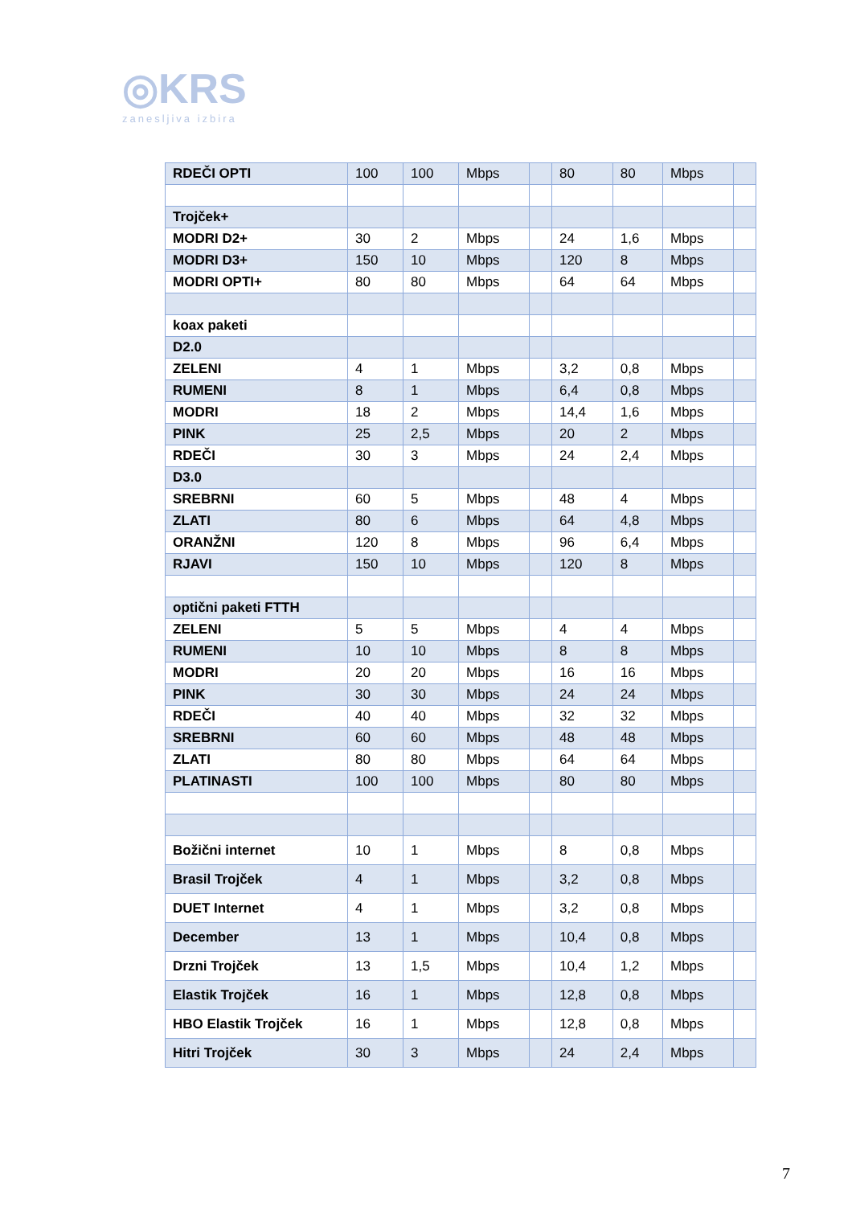◎KRS
zanesljiva izbira
| RDEČI OPTI | 100 | 100 | Mbps | | 80 | 80 | Mbps | |
| Trojček+ | | | | | | | | |
| MODRI D2+ | 30 | 2 | Mbps | | 24 | 1,6 | Mbps | |
| MODRI D3+ | 150 | 10 | Mbps | | 120 | 8 | Mbps | |
| MODRI OPTI+ | 80 | 80 | Mbps | | 64 | 64 | Mbps | |
| koax paketi | | | | | | | | |
| D2.0 | | | | | | | | |
| ZELENI | 4 | 1 | Mbps | | 3,2 | 0,8 | Mbps | |
| RUMENI | 8 | 1 | Mbps | | 6,4 | 0,8 | Mbps | |
| MODRI | 18 | 2 | Mbps | | 14,4 | 1,6 | Mbps | |
| PINK | 25 | 2,5 | Mbps | | 20 | 2 | Mbps | |
| RDEČI | 30 | 3 | Mbps | | 24 | 2,4 | Mbps | |
| D3.0 | | | | | | | | |
| SREBRNI | 60 | 5 | Mbps | | 48 | 4 | Mbps | |
| ZLATI | 80 | 6 | Mbps | | 64 | 4,8 | Mbps | |
| ORANŽNI | 120 | 8 | Mbps | | 96 | 6,4 | Mbps | |
| RJAVI | 150 | 10 | Mbps | | 120 | 8 | Mbps | |
| optični paketi FTTH | | | | | | | | |
| ZELENI | 5 | 5 | Mbps | | 4 | 4 | Mbps | |
| RUMENI | 10 | 10 | Mbps | | 8 | 8 | Mbps | |
| MODRI | 20 | 20 | Mbps | | 16 | 16 | Mbps | |
| PINK | 30 | 30 | Mbps | | 24 | 24 | Mbps | |
| RDEČI | 40 | 40 | Mbps | | 32 | 32 | Mbps | |
| SREBRNI | 60 | 60 | Mbps | | 48 | 48 | Mbps | |
| ZLATI | 80 | 80 | Mbps | | 64 | 64 | Mbps | |
| PLATINASTI | 100 | 100 | Mbps | | 80 | 80 | Mbps | |
| Božični internet | 10 | 1 | Mbps | | 8 | 0,8 | Mbps | |
| Brasil Trojček | 4 | 1 | Mbps | | 3,2 | 0,8 | Mbps | |
| DUET Internet | 4 | 1 | Mbps | | 3,2 | 0,8 | Mbps | |
| December | 13 | 1 | Mbps | | 10,4 | 0,8 | Mbps | |
| Drzni Trojček | 13 | 1,5 | Mbps | | 10,4 | 1,2 | Mbps | |
| Elastik Trojček | 16 | 1 | Mbps | | 12,8 | 0,8 | Mbps | |
| HBO Elastik Trojček | 16 | 1 | Mbps | | 12,8 | 0,8 | Mbps | |
| Hitri Trojček | 30 | 3 | Mbps | | 24 | 2,4 | Mbps | |
7